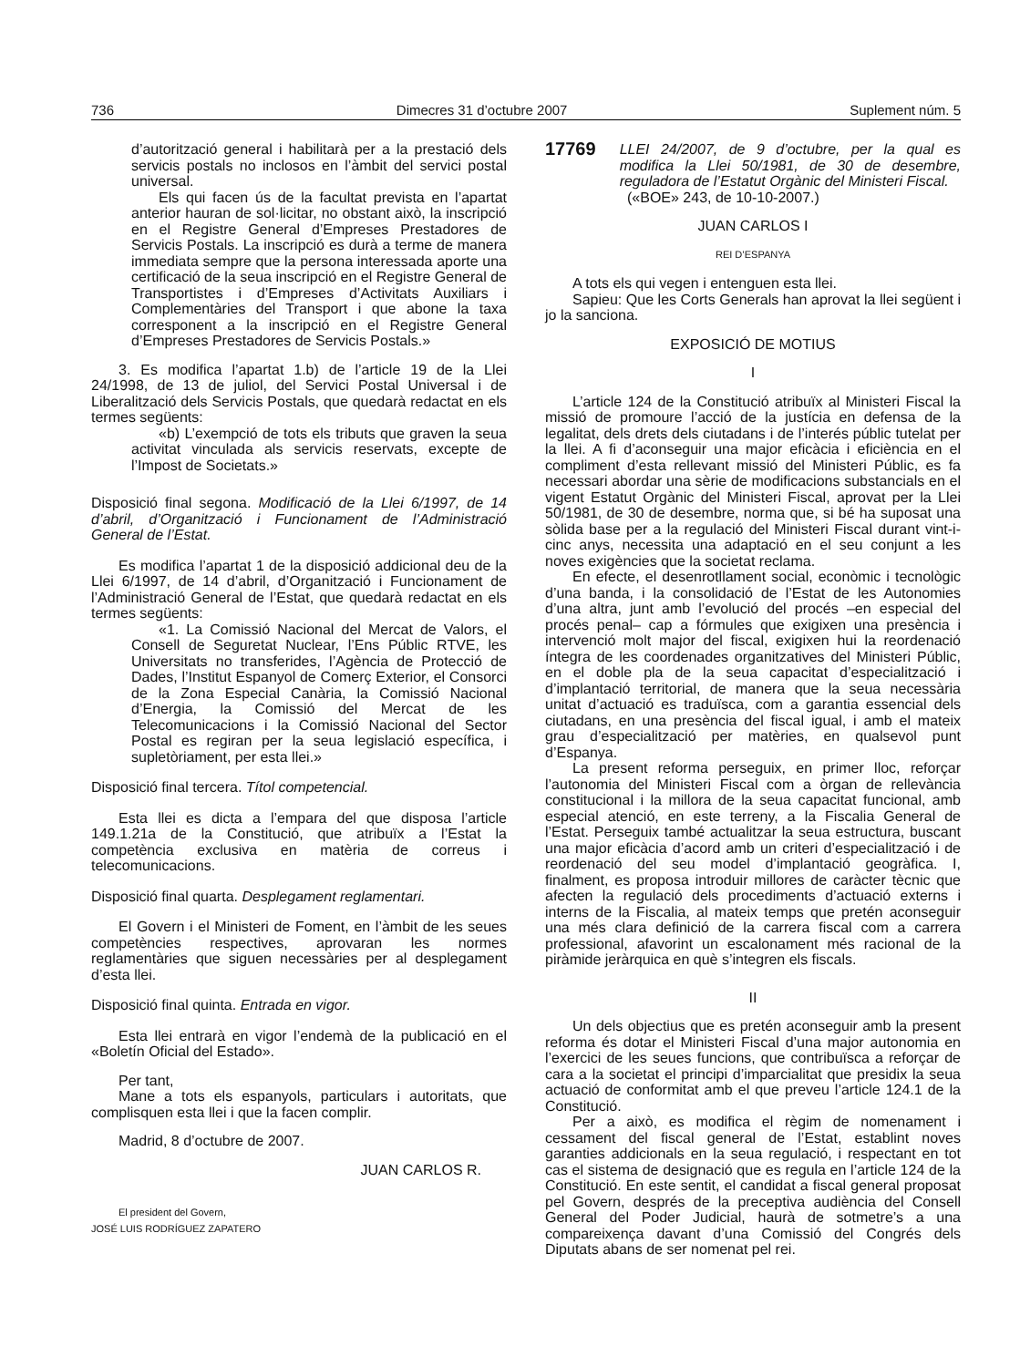736 Dimecres 31 d’octubre 2007 Suplement núm. 5
d’autorització general i habilitarà per a la prestació dels servicis postals no inclosos en l’àmbit del servici postal universal.
Els qui facen ús de la facultat prevista en l’apartat anterior hauran de sol·licitar, no obstant això, la inscripció en el Registre General d’Empreses Prestadores de Servicis Postals. La inscripció es durà a terme de manera immediata sempre que la persona interessada aporte una certificació de la seua inscripció en el Registre General de Transportistes i d’Empreses d’Activitats Auxiliars i Complementàries del Transport i que abone la taxa corresponent a la inscripció en el Registre General d’Empreses Prestadores de Servicis Postals.»
3. Es modifica l’apartat 1.b) de l’article 19 de la Llei 24/1998, de 13 de juliol, del Servici Postal Universal i de Liberalització dels Servicis Postals, que quedarà redactat en els termes següents:
«b) L’exempció de tots els tributs que graven la seua activitat vinculada als servicis reservats, excepte de l’Impost de Societats.»
Disposició final segona. Modificació de la Llei 6/1997, de 14 d’abril, d’Organització i Funcionament de l’Administració General de l’Estat.
Es modifica l’apartat 1 de la disposició addicional deu de la Llei 6/1997, de 14 d’abril, d’Organització i Funcionament de l’Administració General de l’Estat, que quedarà redactat en els termes següents:
«1. La Comissió Nacional del Mercat de Valors, el Consell de Seguretat Nuclear, l’Ens Públic RTVE, les Universitats no transferides, l’Agència de Protecció de Dades, l’Institut Espanyol de Comerç Exterior, el Consorci de la Zona Especial Canària, la Comissió Nacional d’Energia, la Comissió del Mercat de les Telecomunicacions i la Comissió Nacional del Sector Postal es regiran per la seua legislació específica, i supletòriament, per esta llei.»
Disposició final tercera. Títol competencial.
Esta llei es dicta a l’empara del que disposa l’article 149.1.21a de la Constitució, que atribuïx a l’Estat la competència exclusiva en matèria de correus i telecomunicacions.
Disposició final quarta. Desplegament reglamentari.
El Govern i el Ministeri de Foment, en l’àmbit de les seues competències respectives, aprovaran les normes reglamentàries que siguen necessàries per al desplegament d’esta llei.
Disposició final quinta. Entrada en vigor.
Esta llei entrarà en vigor l’endemà de la publicació en el «Boletín Oficial del Estado».
Per tant,
Mane a tots els espanyols, particulars i autoritats, que complisquen esta llei i que la facen complir.
Madrid, 8 d’octubre de 2007.
JUAN CARLOS R.
El president del Govern,
JOSÉ LUIS RODRÍGUEZ ZAPATERO
17769 LLEI 24/2007, de 9 d’octubre, per la qual es modifica la Llei 50/1981, de 30 de desembre, reguladora de l’Estatut Orgànic del Ministeri Fiscal.
(«BOE» 243, de 10-10-2007.)
JUAN CARLOS I
REI D’ESPANYA
A tots els qui vegen i entenguen esta llei.
Sapieu: Que les Corts Generals han aprovat la llei següent i jo la sanciona.
EXPOSICIÓ DE MOTIUS
I
L’article 124 de la Constitució atribuïx al Ministeri Fiscal la missió de promoure l’acció de la justícia en defensa de la legalitat, dels drets dels ciutadans i de l’interés públic tutelat per la llei. A fi d’aconseguir una major eficàcia i eficiència en el compliment d’esta rellevant missió del Ministeri Públic, es fa necessari abordar una sèrie de modificacions substancials en el vigent Estatut Orgànic del Ministeri Fiscal, aprovat per la Llei 50/1981, de 30 de desembre, norma que, si bé ha suposat una sòlida base per a la regulació del Ministeri Fiscal durant vint-i-cinc anys, necessita una adaptació en el seu conjunt a les noves exigències que la societat reclama.
En efecte, el desenrotllament social, econòmic i tecnològic d’una banda, i la consolidació de l’Estat de les Autonomies d’una altra, junt amb l’evolució del procés –en especial del procés penal– cap a fórmules que exigixen una presència i intervenció molt major del fiscal, exigixen hui la reordenació íntegra de les coordenades organitzatives del Ministeri Públic, en el doble pla de la seua capacitat d’especialització i d’implantació territorial, de manera que la seua necessària unitat d’actuació es traduïsca, com a garantia essencial dels ciutadans, en una presència del fiscal igual, i amb el mateix grau d’especialització per matèries, en qualsevol punt d’Espanya.
La present reforma perseguix, en primer lloc, reforçar l’autonomia del Ministeri Fiscal com a òrgan de rellevància constitucional i la millora de la seua capacitat funcional, amb especial atenció, en este terreny, a la Fiscalia General de l’Estat. Perseguix també actualitzar la seua estructura, buscant una major eficàcia d’acord amb un criteri d’especialització i de reordenació del seu model d’implantació geogràfica. I, finalment, es proposa introduir millores de caràcter tècnic que afecten la regulació dels procediments d’actuació externs i interns de la Fiscalia, al mateix temps que pretén aconseguir una més clara definició de la carrera fiscal com a carrera professional, afavorint un escalonament més racional de la piràmide jeràrquica en què s’integren els fiscals.
II
Un dels objectius que es pretén aconseguir amb la present reforma és dotar el Ministeri Fiscal d’una major autonomia en l’exercici de les seues funcions, que contribuïsca a reforçar de cara a la societat el principi d’imparcialitat que presidix la seua actuació de conformitat amb el que preveu l’article 124.1 de la Constitució.
Per a això, es modifica el règim de nomenament i cessament del fiscal general de l’Estat, establint noves garanties addicionals en la seua regulació, i respectant en tot cas el sistema de designació que es regula en l’article 124 de la Constitució. En este sentit, el candidat a fiscal general proposat pel Govern, després de la preceptiva audiència del Consell General del Poder Judicial, haurà de sotmetre’s a una compareixença davant d’una Comissió del Congrés dels Diputats abans de ser nomenat pel rei.